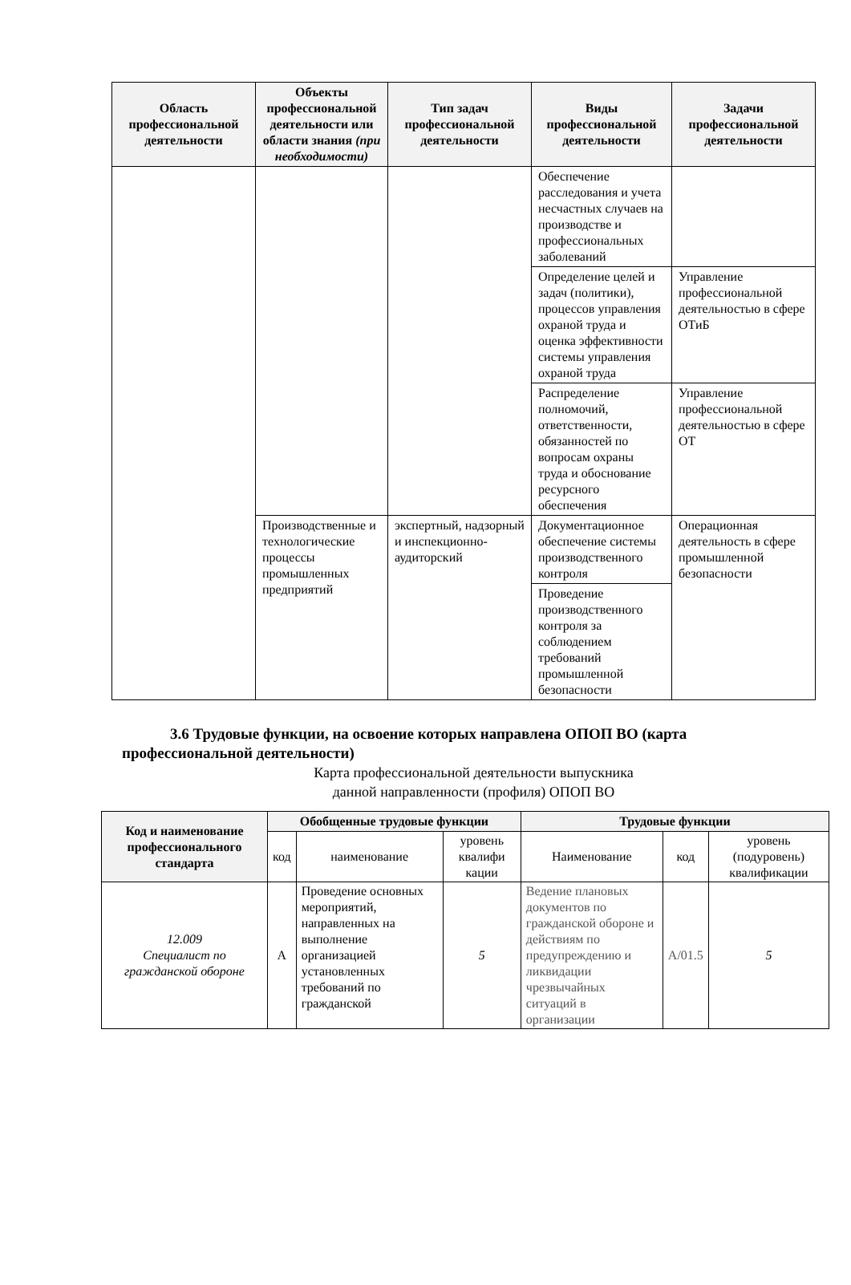| Область профессиональной деятельности | Объекты профессиональной деятельности или области знания (при необходимости) | Тип задач профессиональной деятельности | Виды профессиональной деятельности | Задачи профессиональной деятельности |
| --- | --- | --- | --- | --- |
| | | | Обеспечение расследования и учета несчастных случаев на производстве и профессиональных заболеваний | |
| | | | Определение целей и задач (политики), процессов управления охраной труда и оценка эффективности системы управления охраной труда | Управление профессиональной деятельностью в сфере ОТиБ |
| | | | Распределение полномочий, ответственности, обязанностей по вопросам охраны труда и обоснование ресурсного обеспечения | Управление профессиональной деятельностью в сфере ОТ |
| | Производственные и технологические процессы промышленных предприятий | экспертный, надзорный и инспекционно-аудиторский | Документационное обеспечение системы производственного контроля | Операционная деятельность в сфере промышленной безопасности |
| | | | Проведение производственного контроля за соблюдением требований промышленной безопасности | |
3.6 Трудовые функции, на освоение которых направлена ОПОП ВО (карта профессиональной деятельности)
Карта профессиональной деятельности выпускника
данной направленности (профиля) ОПОП ВО
| Код и наименование профессионального стандарта | Обобщенные трудовые функции | | | Трудовые функции | | |
| --- | --- | --- | --- | --- | --- | --- |
| | код | наименование | уровень квалифи кации | Наименование | код | уровень (подуровень) квалификации |
| 12.009 Специалист по гражданской обороне | А | Проведение основных мероприятий, направленных на выполнение организацией установленных требований по гражданской | 5 | Ведение плановых документов по гражданской обороне и действиям по предупреждению и ликвидации чрезвычайных ситуаций в организации | А/01.5 | 5 |